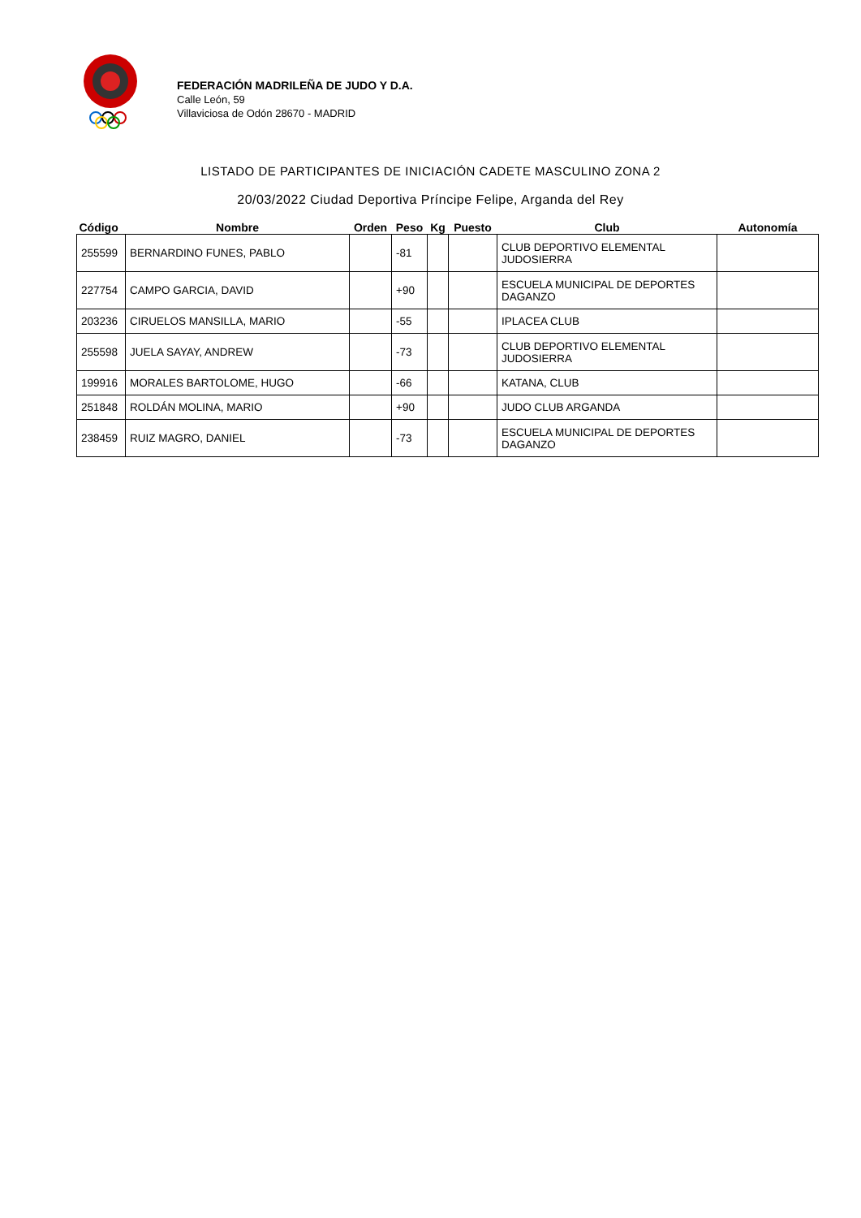FEDERACIÓN MADRILEÑA DE JUDO Y D.A.
Calle León, 59
Villaviciosa de Odón 28670 - MADRID
LISTADO DE PARTICIPANTES DE INICIACIÓN CADETE MASCULINO ZONA 2
20/03/2022 Ciudad Deportiva Príncipe Felipe, Arganda del Rey
| Código | Nombre | Orden | Peso | Kg | Puesto | Club | Autonomía |
| --- | --- | --- | --- | --- | --- | --- | --- |
| 255599 | BERNARDINO FUNES, PABLO | | -81 | | | CLUB DEPORTIVO ELEMENTAL JUDOSIERRA | |
| 227754 | CAMPO GARCIA, DAVID | | +90 | | | ESCUELA MUNICIPAL DE DEPORTES DAGANZO | |
| 203236 | CIRUELOS MANSILLA, MARIO | | -55 | | | IPLACEA CLUB | |
| 255598 | JUELA SAYAY, ANDREW | | -73 | | | CLUB DEPORTIVO ELEMENTAL JUDOSIERRA | |
| 199916 | MORALES BARTOLOME, HUGO | | -66 | | | KATANA, CLUB | |
| 251848 | ROLDÁN MOLINA, MARIO | | +90 | | | JUDO CLUB ARGANDA | |
| 238459 | RUIZ MAGRO, DANIEL | | -73 | | | ESCUELA MUNICIPAL DE DEPORTES DAGANZO | |